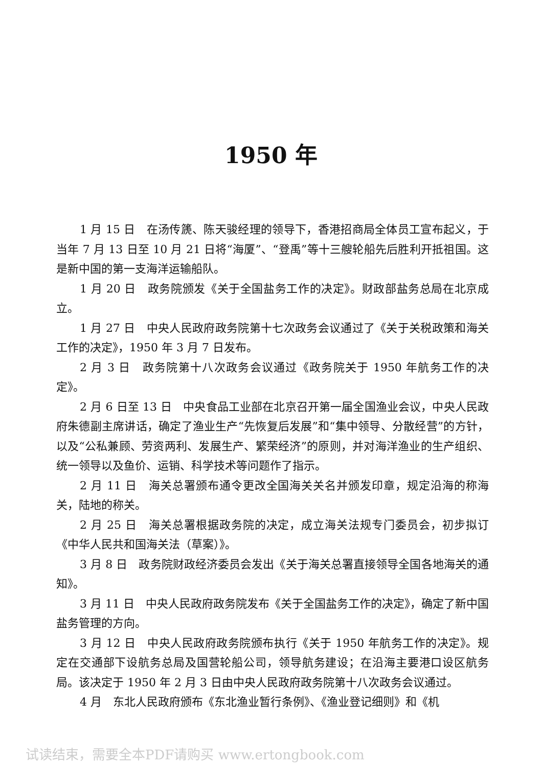1950 年
1 月 15 日　在汤传篪、陈天骏经理的领导下，香港招商局全体员工宣布起义，于当年 7 月 13 日至 10 月 21 日将“海厦”、“登禹”等十三艘轮船先后胜利开抵祖国。这是新中国的第一支海洋运输船队。
1 月 20 日　政务院颁发《关于全国盐务工作的决定》。财政部盐务总局在北京成立。
1 月 27 日　中央人民政府政务院第十七次政务会议通过了《关于关税政策和海关工作的决定》，1950 年 3 月 7 日发布。
2 月 3 日　政务院第十八次政务会议通过《政务院关于 1950 年航务工作的决定》。
2 月 6 日至 13 日　中央食品工业部在北京召开第一届全国渔业会议，中央人民政府朱德副主席讲话，确定了渔业生产“先恢复后发展”和“集中领导、分散经营”的方针，以及“公私兼顾、劳资两利、发展生产、繁荣经济”的原则，并对海洋渔业的生产组织、统一领导以及鱼价、运销、科学技术等问题作了指示。
2 月 11 日　海关总署颁布通令更改全国海关关名并颁发印章，规定沿海的称海关，陆地的称关。
2 月 25 日　海关总署根据政务院的决定，成立海关法规专门委员会，初步拟订《中华人民共和国海关法（草案）》。
3 月 8 日　政务院财政经济委员会发出《关于海关总署直接领导全国各地海关的通知》。
3 月 11 日　中央人民政府政务院发布《关于全国盐务工作的决定》，确定了新中国盐务管理的方向。
3 月 12 日　中央人民政府政务院颁布执行《关于 1950 年航务工作的决定》。规定在交通部下设航务总局及国营轮船公司，领导航务建设；在沿海主要港口设区航务局。该决定于 1950 年 2 月 3 日由中央人民政府政务院第十八次政务会议通过。
4 月　东北人民政府颁布《东北渔业暂行条例》、《渔业登记细则》和《机
试读结束，需要全本PDF请购买 www.ertongbook.com